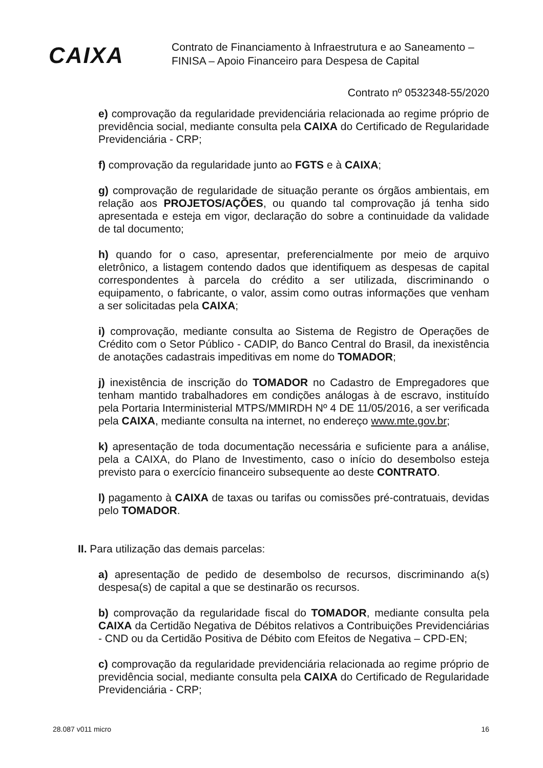CAIXA
Contrato de Financiamento à Infraestrutura e ao Saneamento –
FINISA – Apoio Financeiro para Despesa de Capital
Contrato nº 0532348-55/2020
e) comprovação da regularidade previdenciária relacionada ao regime próprio de previdência social, mediante consulta pela CAIXA do Certificado de Regularidade Previdenciária - CRP;
f) comprovação da regularidade junto ao FGTS e à CAIXA;
g) comprovação de regularidade de situação perante os órgãos ambientais, em relação aos PROJETOS/AÇÕES, ou quando tal comprovação já tenha sido apresentada e esteja em vigor, declaração do sobre a continuidade da validade de tal documento;
h) quando for o caso, apresentar, preferencialmente por meio de arquivo eletrônico, a listagem contendo dados que identifiquem as despesas de capital correspondentes à parcela do crédito a ser utilizada, discriminando o equipamento, o fabricante, o valor, assim como outras informações que venham a ser solicitadas pela CAIXA;
i) comprovação, mediante consulta ao Sistema de Registro de Operações de Crédito com o Setor Público - CADIP, do Banco Central do Brasil, da inexistência de anotações cadastrais impeditivas em nome do TOMADOR;
j) inexistência de inscrição do TOMADOR no Cadastro de Empregadores que tenham mantido trabalhadores em condições análogas à de escravo, instituído pela Portaria Interministerial MTPS/MMIRDH Nº 4 DE 11/05/2016, a ser verificada pela CAIXA, mediante consulta na internet, no endereço www.mte.gov.br;
k) apresentação de toda documentação necessária e suficiente para a análise, pela a CAIXA, do Plano de Investimento, caso o início do desembolso esteja previsto para o exercício financeiro subsequente ao deste CONTRATO.
l) pagamento à CAIXA de taxas ou tarifas ou comissões pré-contratuais, devidas pelo TOMADOR.
II. Para utilização das demais parcelas:
a) apresentação de pedido de desembolso de recursos, discriminando a(s) despesa(s) de capital a que se destinarão os recursos.
b) comprovação da regularidade fiscal do TOMADOR, mediante consulta pela CAIXA da Certidão Negativa de Débitos relativos a Contribuições Previdenciárias - CND ou da Certidão Positiva de Débito com Efeitos de Negativa – CPD-EN;
c) comprovação da regularidade previdenciária relacionada ao regime próprio de previdência social, mediante consulta pela CAIXA do Certificado de Regularidade Previdenciária - CRP;
28.087 v011 micro 16